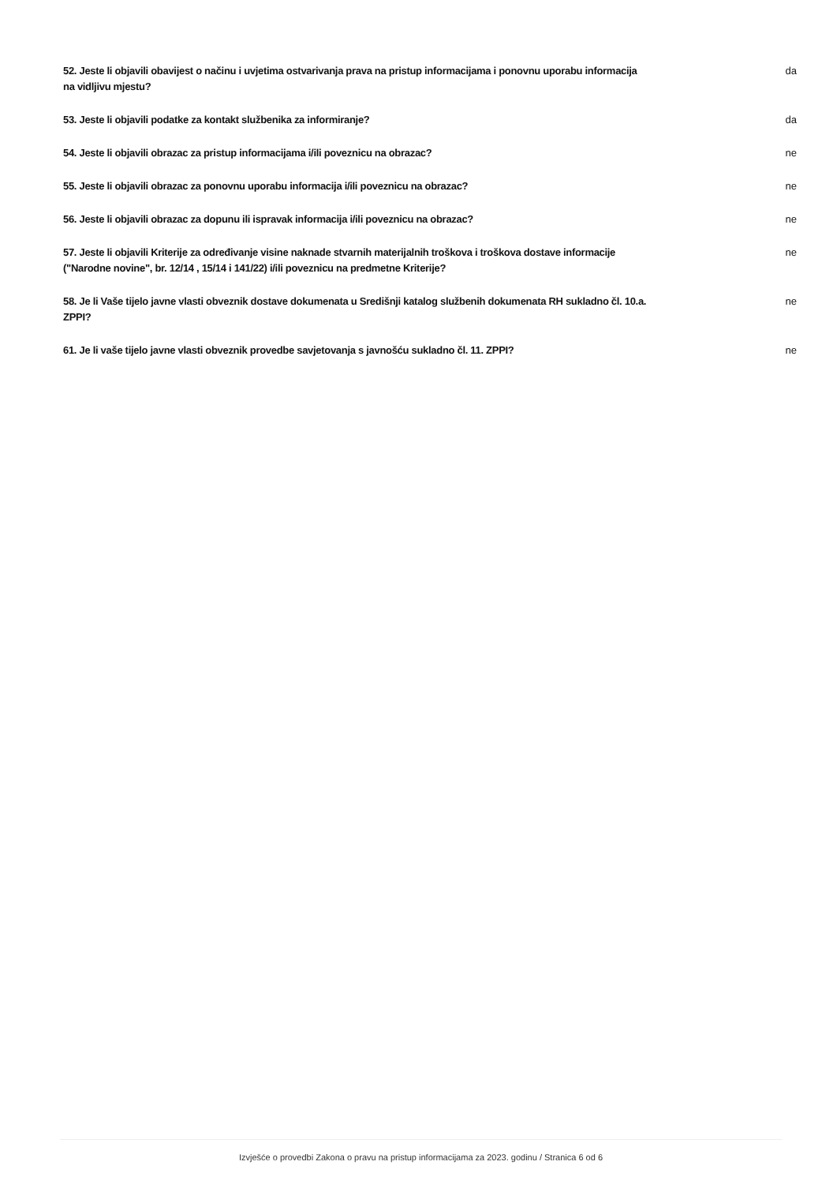52. Jeste li objavili obavijest o načinu i uvjetima ostvarivanja prava na pristup informacijama i ponovnu uporabu informacija na vidljivu mjestu?
da
53. Jeste li objavili podatke za kontakt službenika za informiranje? da
54. Jeste li objavili obrazac za pristup informacijama i/ili poveznicu na obrazac? ne
55. Jeste li objavili obrazac za ponovnu uporabu informacija i/ili poveznicu na obrazac? ne
56. Jeste li objavili obrazac za dopunu ili ispravak informacija i/ili poveznicu na obrazac? ne
57. Jeste li objavili Kriterije za određivanje visine naknade stvarnih materijalnih troškova i troškova dostave informacije ("Narodne novine", br. 12/14 , 15/14 i 141/22) i/ili poveznicu na predmetne Kriterije?
ne
58. Je li Vaše tijelo javne vlasti obveznik dostave dokumenata u Središnji katalog službenih dokumenata RH sukladno čl. 10.a. ZPPI?
ne
61. Je li vaše tijelo javne vlasti obveznik provedbe savjetovanja s javnošću sukladno čl. 11. ZPPI?
ne
Izvješće o provedbi Zakona o pravu na pristup informacijama za 2023. godinu / Stranica 6 od 6